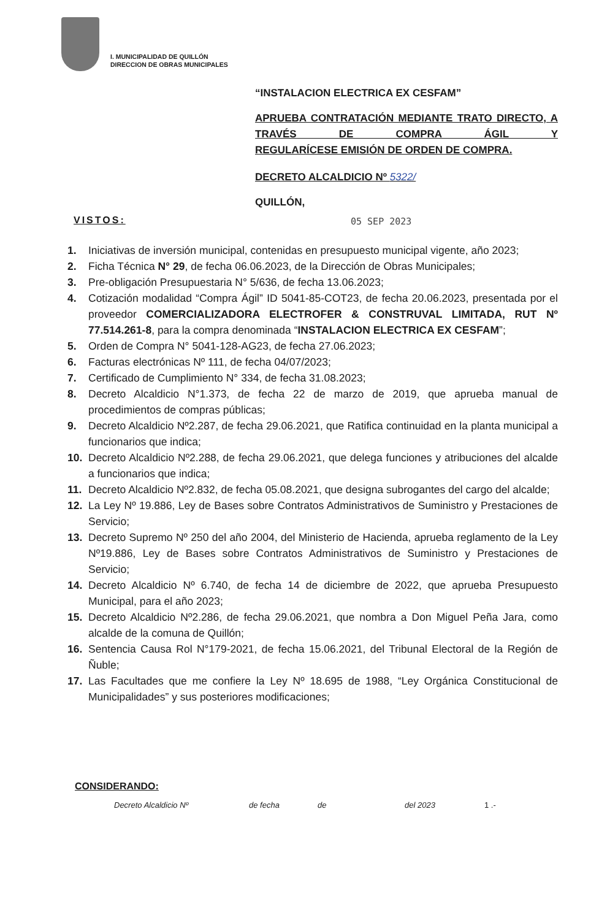I. MUNICIPALIDAD DE QUILLÓN
DIRECCION DE OBRAS MUNICIPALES
“INSTALACION ELECTRICA EX CESFAM”
APRUEBA CONTRATACIÓN MEDIANTE TRATO DIRECTO, A TRAVÉS DE COMPRA ÁGIL Y
REGULARÍCESE EMISIÓN DE ORDEN DE COMPRA.
DECRETO ALCALDICIO Nº 5322/
QUILLÓN,
VISTOS: 05 SEP 2023
1. Iniciativas de inversión municipal, contenidas en presupuesto municipal vigente, año 2023;
2. Ficha Técnica N° 29, de fecha 06.06.2023, de la Dirección de Obras Municipales;
3. Pre-obligación Presupuestaria N° 5/636, de fecha 13.06.2023;
4. Cotización modalidad “Compra Ágil” ID 5041-85-COT23, de fecha 20.06.2023, presentada por el proveedor COMERCIALIZADORA ELECTROFER & CONSTRUVAL LIMITADA, RUT Nº 77.514.261-8, para la compra denominada “INSTALACION ELECTRICA EX CESFAM”;
5. Orden de Compra N° 5041-128-AG23, de fecha 27.06.2023;
6. Facturas electrónicas Nº 111, de fecha 04/07/2023;
7. Certificado de Cumplimiento N° 334, de fecha 31.08.2023;
8. Decreto Alcaldicio N°1.373, de fecha 22 de marzo de 2019, que aprueba manual de procedimientos de compras públicas;
9. Decreto Alcaldicio Nº2.287, de fecha 29.06.2021, que Ratifica continuidad en la planta municipal a funcionarios que indica;
10. Decreto Alcaldicio Nº2.288, de fecha 29.06.2021, que delega funciones y atribuciones del alcalde a funcionarios que indica;
11. Decreto Alcaldicio Nº2.832, de fecha 05.08.2021, que designa subrogantes del cargo del alcalde;
12. La Ley Nº 19.886, Ley de Bases sobre Contratos Administrativos de Suministro y Prestaciones de Servicio;
13. Decreto Supremo Nº 250 del año 2004, del Ministerio de Hacienda, aprueba reglamento de la Ley Nº19.886, Ley de Bases sobre Contratos Administrativos de Suministro y Prestaciones de Servicio;
14. Decreto Alcaldicio Nº 6.740, de fecha 14 de diciembre de 2022, que aprueba Presupuesto Municipal, para el año 2023;
15. Decreto Alcaldicio Nº2.286, de fecha 29.06.2021, que nombra a Don Miguel Peña Jara, como alcalde de la comuna de Quillón;
16. Sentencia Causa Rol N°179-2021, de fecha 15.06.2021, del Tribunal Electoral de la Región de Ñuble;
17. Las Facultades que me confiere la Ley Nº 18.695 de 1988, “Ley Orgánica Constitucional de Municipalidades” y sus posteriores modificaciones;
CONSIDERANDO:
Decreto Alcaldicio Nº de fecha de del 2023 1 .-